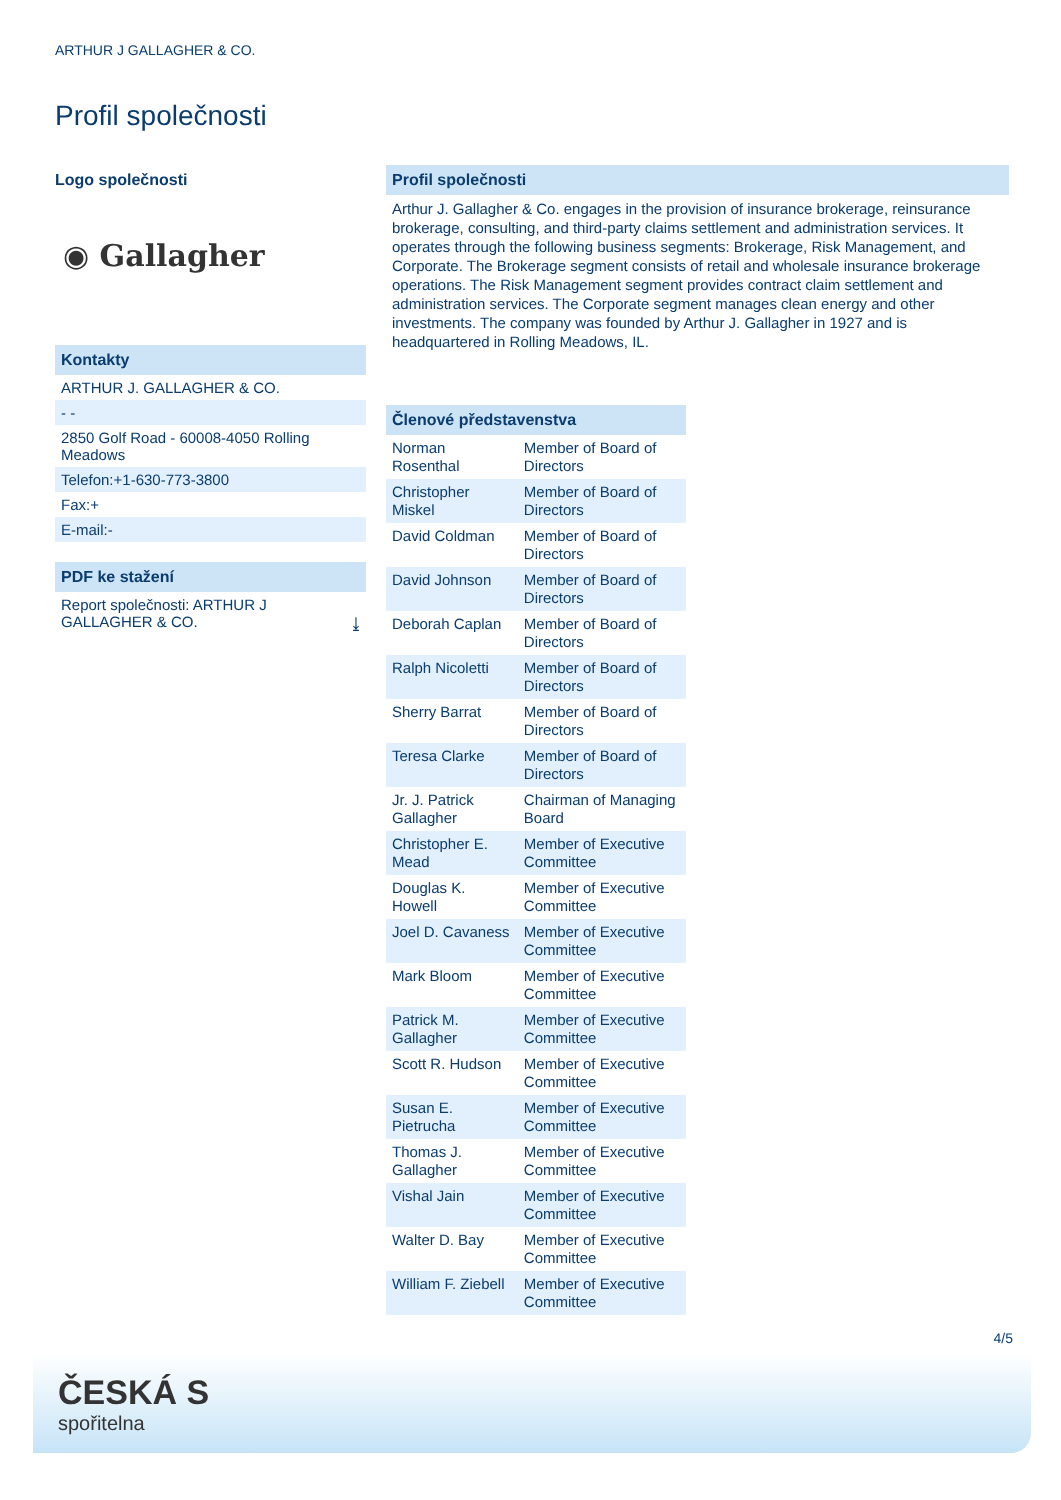ARTHUR J GALLAGHER & CO.
Profil společnosti
Logo společnosti
◉ Gallagher
Kontakty
ARTHUR J. GALLAGHER & CO.
- -
2850 Golf Road - 60008-4050 Rolling Meadows
Telefon:+1-630-773-3800
Fax:+
E-mail:-
PDF ke stažení
Report společnosti: ARTHUR J
GALLAGHER & CO. ⤓
Profil společnosti
Arthur J. Gallagher & Co. engages in the provision of insurance brokerage, reinsurance brokerage, consulting, and third-party claims settlement and administration services. It operates through the following business segments: Brokerage, Risk Management, and Corporate. The Brokerage segment consists of retail and wholesale insurance brokerage operations. The Risk Management segment provides contract claim settlement and administration services. The Corporate segment manages clean energy and other investments. The company was founded by Arthur J. Gallagher in 1927 and is headquartered in Rolling Meadows, IL.
Členové představenstva
| Norman Rosenthal | Member of Board of Directors |
| Christopher Miskel | Member of Board of Directors |
| David Coldman | Member of Board of Directors |
| David Johnson | Member of Board of Directors |
| Deborah Caplan | Member of Board of Directors |
| Ralph Nicoletti | Member of Board of Directors |
| Sherry Barrat | Member of Board of Directors |
| Teresa Clarke | Member of Board of Directors |
| Jr. J. Patrick Gallagher | Chairman of Managing Board |
| Christopher E. Mead | Member of Executive Committee |
| Douglas K. Howell | Member of Executive Committee |
| Joel D. Cavaness | Member of Executive Committee |
| Mark Bloom | Member of Executive Committee |
| Patrick M. Gallagher | Member of Executive Committee |
| Scott R. Hudson | Member of Executive Committee |
| Susan E. Pietrucha | Member of Executive Committee |
| Thomas J. Gallagher | Member of Executive Committee |
| Vishal Jain | Member of Executive Committee |
| Walter D. Bay | Member of Executive Committee |
| William F. Ziebell | Member of Executive Committee |
4/5
ČESKÁ S
spořitelna